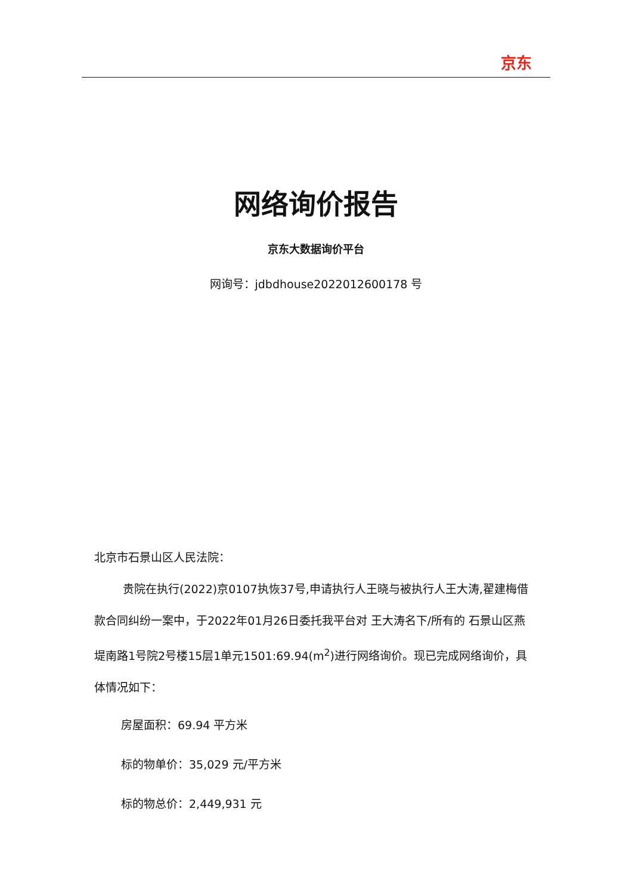京东
网络询价报告
京东大数据询价平台
网询号：jdbdhouse2022012600178 号
北京市石景山区人民法院：
贵院在执行(2022)京0107执恢37号,申请执行人王晓与被执行人王大涛,翟建梅借款合同纠纷一案中，于2022年01月26日委托我平台对 王大涛名下/所有的 石景山区燕堤南路1号院2号楼15层1单元1501:69.94(m<sup>2</sup>)进行网络询价。现已完成网络询价，具体情况如下：
房屋面积：69.94 平方米
标的物单价：35,029 元/平方米
标的物总价：2,449,931 元